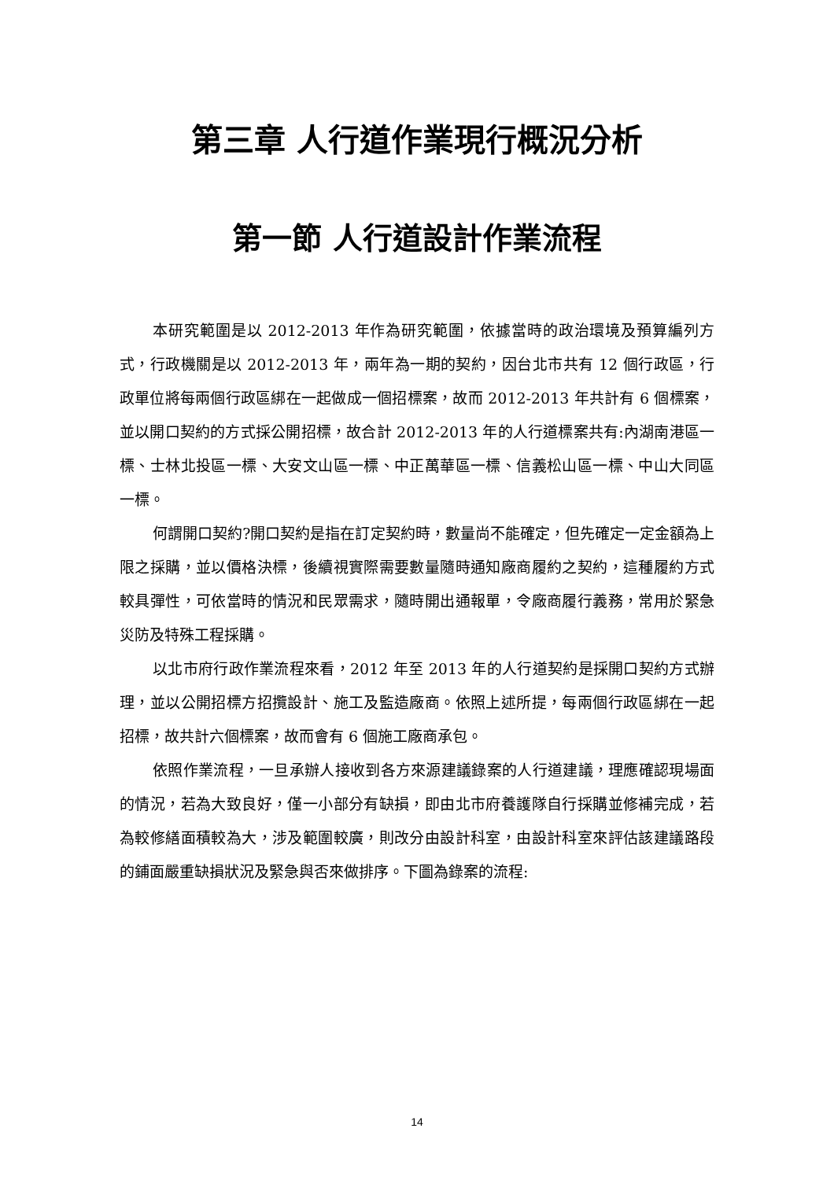第三章 人行道作業現行概況分析
第一節 人行道設計作業流程
本研究範圍是以 2012-2013 年作為研究範圍，依據當時的政治環境及預算編列方式，行政機關是以 2012-2013 年，兩年為一期的契約，因台北市共有 12 個行政區，行政單位將每兩個行政區綁在一起做成一個招標案，故而 2012-2013 年共計有 6 個標案，並以開口契約的方式採公開招標，故合計 2012-2013 年的人行道標案共有:內湖南港區一標、士林北投區一標、大安文山區一標、中正萬華區一標、信義松山區一標、中山大同區一標。
何謂開口契約?開口契約是指在訂定契約時，數量尚不能確定，但先確定一定金額為上限之採購，並以價格決標，後續視實際需要數量隨時通知廠商履約之契約，這種履約方式較具彈性，可依當時的情況和民眾需求，隨時開出通報單，令廠商履行義務，常用於緊急災防及特殊工程採購。
以北市府行政作業流程來看，2012 年至 2013 年的人行道契約是採開口契約方式辦理，並以公開招標方招攬設計、施工及監造廠商。依照上述所提，每兩個行政區綁在一起招標，故共計六個標案，故而會有 6 個施工廠商承包。
依照作業流程，一旦承辦人接收到各方來源建議錄案的人行道建議，理應確認現場面的情況，若為大致良好，僅一小部分有缺損，即由北市府養護隊自行採購並修補完成，若為較修繕面積較為大，涉及範圍較廣，則改分由設計科室，由設計科室來評估該建議路段的鋪面嚴重缺損狀況及緊急與否來做排序。下圖為錄案的流程:
14